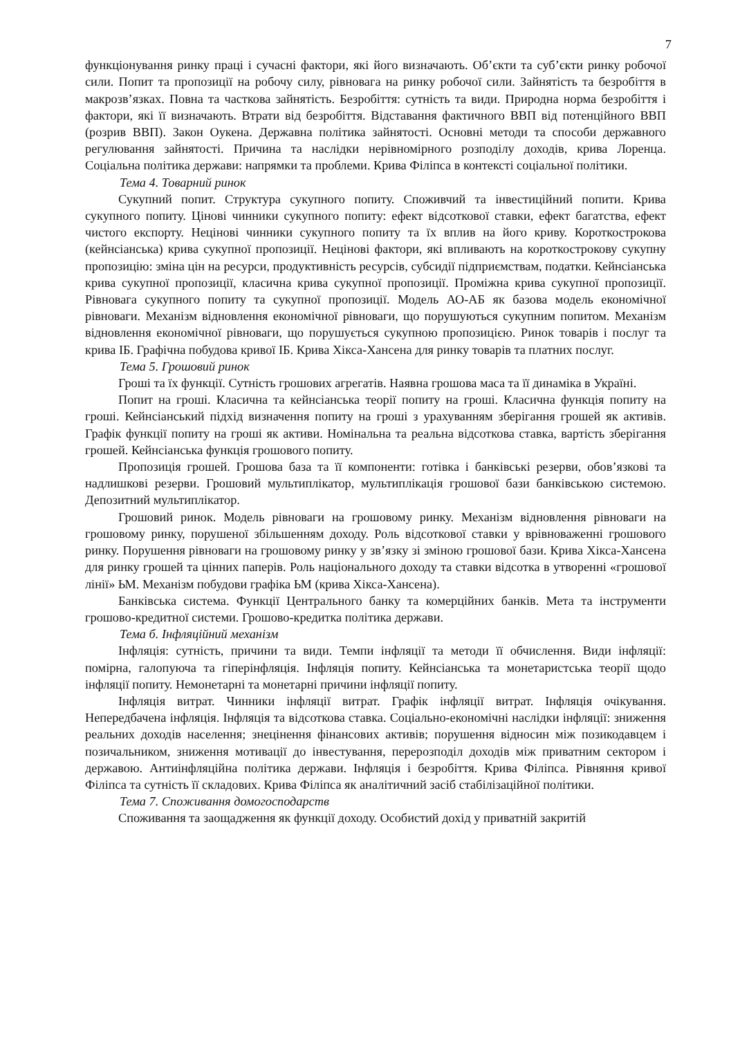7
функціонування ринку праці і сучасні фактори, які його визначають. Об’єкти та суб’єкти ринку робочої сили. Попит та пропозиції на робочу силу, рівновага на ринку робочої сили. Зайнятість та безробіття в макрозв’язках. Повна та часткова зайнятість. Безробіття: сутність та види. Природна норма безробіття і фактори, які її визначають. Втрати від безробіття. Відставання фактичного ВВП від потенційного ВВП (розрив ВВП). Закон Оукена. Державна політика зайнятості. Основні методи та способи державного регулювання зайнятості. Причина та наслідки нерівномірного розподілу доходів, крива Лоренца. Соціальна політика держави: напрямки та проблеми. Крива Філіпса в контексті соціальної політики.
Тема 4. Товарний ринок
Сукупний попит. Структура сукупного попиту. Споживчий та інвестиційний попити. Крива сукупного попиту. Цінові чинники сукупного попиту: ефект відсоткової ставки, ефект багатства, ефект чистого експорту. Нецінові чинники сукупного попиту та їх вплив на його криву. Короткострокова (кейнсіанська) крива сукупної пропозиції. Нецінові фактори, які впливають на короткострокову сукупну пропозицію: зміна цін на ресурси, продуктивність ресурсів, субсидії підприємствам, податки. Кейнсіанська крива сукупної пропозиції, класична крива сукупної пропозиції. Проміжна крива сукупної пропозиції. Рівновага сукупного попиту та сукупної пропозиції. Модель АО-АБ як базова модель економічної рівноваги. Механізм відновлення економічної рівноваги, що порушуються сукупним попитом. Механізм відновлення економічної рівноваги, що порушується сукупною пропозицією. Ринок товарів і послуг та крива ІБ. Графічна побудова кривої ІБ. Крива Хікса-Хансена для ринку товарів та платних послуг.
Тема 5. Грошовий ринок
Гроші та їх функції. Сутність грошових агрегатів. Наявна грошова маса та її динаміка в Україні.
Попит на гроші. Класична та кейнсіанська теорії попиту на гроші. Класична функція попиту на гроші. Кейнсіанський підхід визначення попиту на гроші з урахуванням зберігання грошей як активів. Графік функції попиту на гроші як активи. Номінальна та реальна відсоткова ставка, вартість зберігання грошей. Кейнсіанська функція грошового попиту.
Пропозиція грошей. Грошова база та її компоненти: готівка і банківські резерви, обов’язкові та надлишкові резерви. Грошовий мультиплікатор, мультиплікація грошової бази банківською системою. Депозитний мультиплікатор.
Грошовий ринок. Модель рівноваги на грошовому ринку. Механізм відновлення рівноваги на грошовому ринку, порушеної збільшенням доходу. Роль відсоткової ставки у врівноваженні грошового ринку. Порушення рівноваги на грошовому ринку у зв’язку зі зміною грошової бази. Крива Хікса-Хансена для ринку грошей та цінних паперів. Роль національного доходу та ставки відсотка в утворенні «грошової лінії» ЬМ. Механізм побудови графіка ЬМ (крива Хікса-Хансена).
Банківська система. Функції Центрального банку та комерційних банків. Мета та інструменти грошово-кредитної системи. Грошово-кредитка політика держави.
Тема б. Інфляційний механізм
Інфляція: сутність, причини та види. Темпи інфляції та методи її обчислення. Види інфляції: помірна, галопуюча та гіперінфляція. Інфляція попиту. Кейнсіанська та монетаристська теорії щодо інфляції попиту. Немонетарні та монетарні причини інфляції попиту.
Інфляція витрат. Чинники інфляції витрат. Графік інфляції витрат. Інфляція очікування. Непередбачена інфляція. Інфляція та відсоткова ставка. Соціально-економічні наслідки інфляції: зниження реальних доходів населення; знецінення фінансових активів; порушення відносин між позикодавцем і позичальником, зниження мотивації до інвестування, перерозподіл доходів між приватним сектором і державою. Антиінфляційна політика держави. Інфляція і безробіття. Крива Філіпса. Рівняння кривої Філіпса та сутність її складових. Крива Філіпса як аналітичний засіб стабілізаційної політики.
Тема 7. Споживання домогосподарств
Споживання та заощадження як функції доходу. Особистий дохід у приватній закритій